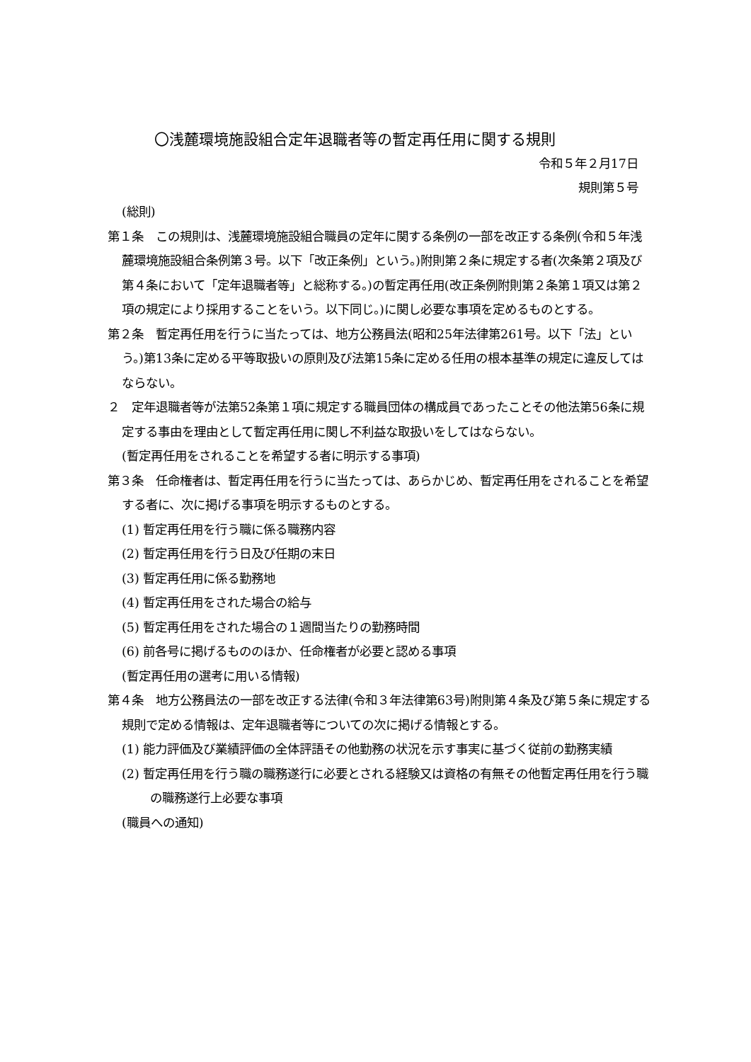〇浅麓環境施設組合定年退職者等の暫定再任用に関する規則
令和５年２月17日
規則第５号
(総則)
第１条　この規則は、浅麓環境施設組合職員の定年に関する条例の一部を改正する条例(令和５年浅麓環境施設組合条例第３号。以下「改正条例」という。)附則第２条に規定する者(次条第２項及び第４条において「定年退職者等」と総称する。)の暫定再任用(改正条例附則第２条第１項又は第２項の規定により採用することをいう。以下同じ。)に関し必要な事項を定めるものとする。
第２条　暫定再任用を行うに当たっては、地方公務員法(昭和25年法律第261号。以下「法」という。)第13条に定める平等取扱いの原則及び法第15条に定める任用の根本基準の規定に違反してはならない。
２　定年退職者等が法第52条第１項に規定する職員団体の構成員であったことその他法第56条に規定する事由を理由として暫定再任用に関し不利益な取扱いをしてはならない。
(暫定再任用をされることを希望する者に明示する事項)
第３条　任命権者は、暫定再任用を行うに当たっては、あらかじめ、暫定再任用をされることを希望する者に、次に掲げる事項を明示するものとする。
(1) 暫定再任用を行う職に係る職務内容
(2) 暫定再任用を行う日及び任期の末日
(3) 暫定再任用に係る勤務地
(4) 暫定再任用をされた場合の給与
(5) 暫定再任用をされた場合の１週間当たりの勤務時間
(6) 前各号に掲げるもののほか、任命権者が必要と認める事項
(暫定再任用の選考に用いる情報)
第４条　地方公務員法の一部を改正する法律(令和３年法律第63号)附則第４条及び第５条に規定する規則で定める情報は、定年退職者等についての次に掲げる情報とする。
(1) 能力評価及び業績評価の全体評語その他勤務の状況を示す事実に基づく従前の勤務実績
(2) 暫定再任用を行う職の職務遂行に必要とされる経験又は資格の有無その他暫定再任用を行う職の職務遂行上必要な事項
(職員への通知)